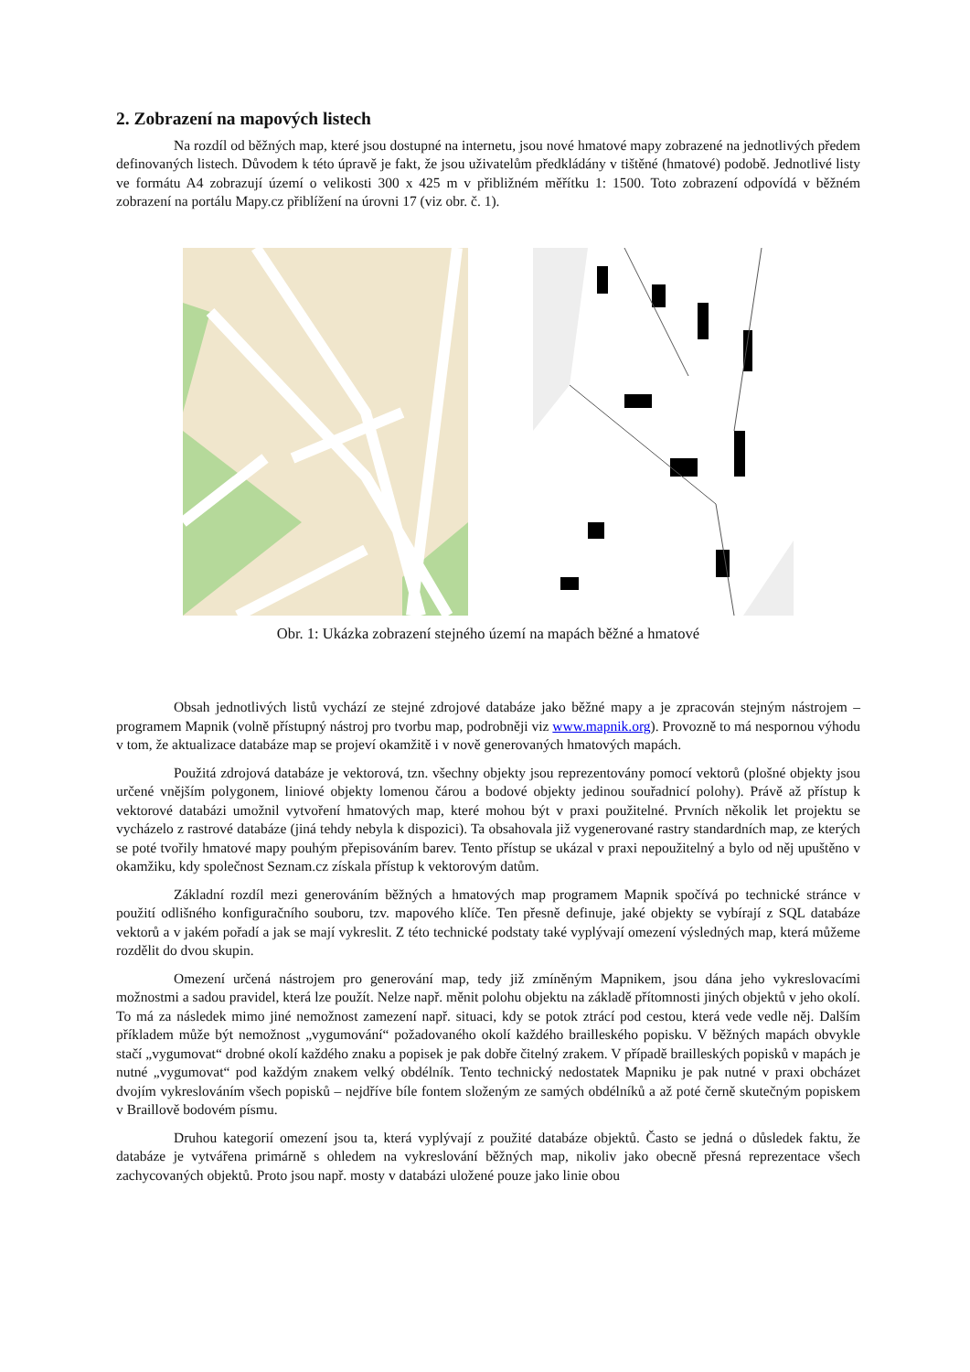2. Zobrazení na mapových listech
Na rozdíl od běžných map, které jsou dostupné na internetu, jsou nové hmatové mapy zobrazené na jednotlivých předem definovaných listech. Důvodem k této úpravě je fakt, že jsou uživatelům předkládány v tištěné (hmatové) podobě. Jednotlivé listy ve formátu A4 zobrazují území o velikosti 300 x 425 m v přibližném měřítku 1: 1500. Toto zobrazení odpovídá v běžném zobrazení na portálu Mapy.cz přiblížení na úrovni 17 (viz obr. č. 1).
Obr. 1: Ukázka zobrazení stejného území na mapách běžné a hmatové
Obsah jednotlivých listů vychází ze stejné zdrojové databáze jako běžné mapy a je zpracován stejným nástrojem – programem Mapnik (volně přístupný nástroj pro tvorbu map, podrobněji viz www.mapnik.org). Provozně to má nespornou výhodu v tom, že aktualizace databáze map se projeví okamžitě i v nově generovaných hmatových mapách.
Použitá zdrojová databáze je vektorová, tzn. všechny objekty jsou reprezentovány pomocí vektorů (plošné objekty jsou určené vnějším polygonem, liniové objekty lomenou čárou a bodové objekty jedinou souřadnicí polohy). Právě až přístup k vektorové databázi umožnil vytvoření hmatových map, které mohou být v praxi použitelné. Prvních několik let projektu se vycházelo z rastrové databáze (jiná tehdy nebyla k dispozici). Ta obsahovala již vygenerované rastry standardních map, ze kterých se poté tvořily hmatové mapy pouhým přepisováním barev. Tento přístup se ukázal v praxi nepoužitelný a bylo od něj upuštěno v okamžiku, kdy společnost Seznam.cz získala přístup k vektorovým datům.
Základní rozdíl mezi generováním běžných a hmatových map programem Mapnik spočívá po technické stránce v použití odlišného konfiguračního souboru, tzv. mapového klíče. Ten přesně definuje, jaké objekty se vybírají z SQL databáze vektorů a v jakém pořadí a jak se mají vykreslit. Z této technické podstaty také vyplývají omezení výsledných map, která můžeme rozdělit do dvou skupin.
Omezení určená nástrojem pro generování map, tedy již zmíněným Mapnikem, jsou dána jeho vykreslovacími možnostmi a sadou pravidel, která lze použít. Nelze např. měnit polohu objektu na základě přítomnosti jiných objektů v jeho okolí. To má za následek mimo jiné nemožnost zamezení např. situaci, kdy se potok ztrácí pod cestou, která vede vedle něj. Dalším příkladem může být nemožnost „vygumování“ požadovaného okolí každého brailleského popisku. V běžných mapách obvykle stačí „vygumovat“ drobné okolí každého znaku a popisek je pak dobře čitelný zrakem. V případě brailleských popisků v mapách je nutné „vygumovat“ pod každým znakem velký obdélník. Tento technický nedostatek Mapniku je pak nutné v praxi obcházet dvojím vykreslováním všech popisků – nejdříve bíle fontem složeným ze samých obdélníků a až poté černě skutečným popiskem v Braillově bodovém písmu.
Druhou kategorií omezení jsou ta, která vyplývají z použité databáze objektů. Často se jedná o důsledek faktu, že databáze je vytvářena primárně s ohledem na vykreslování běžných map, nikoliv jako obecně přesná reprezentace všech zachycovaných objektů. Proto jsou např. mosty v databázi uložené pouze jako linie obou